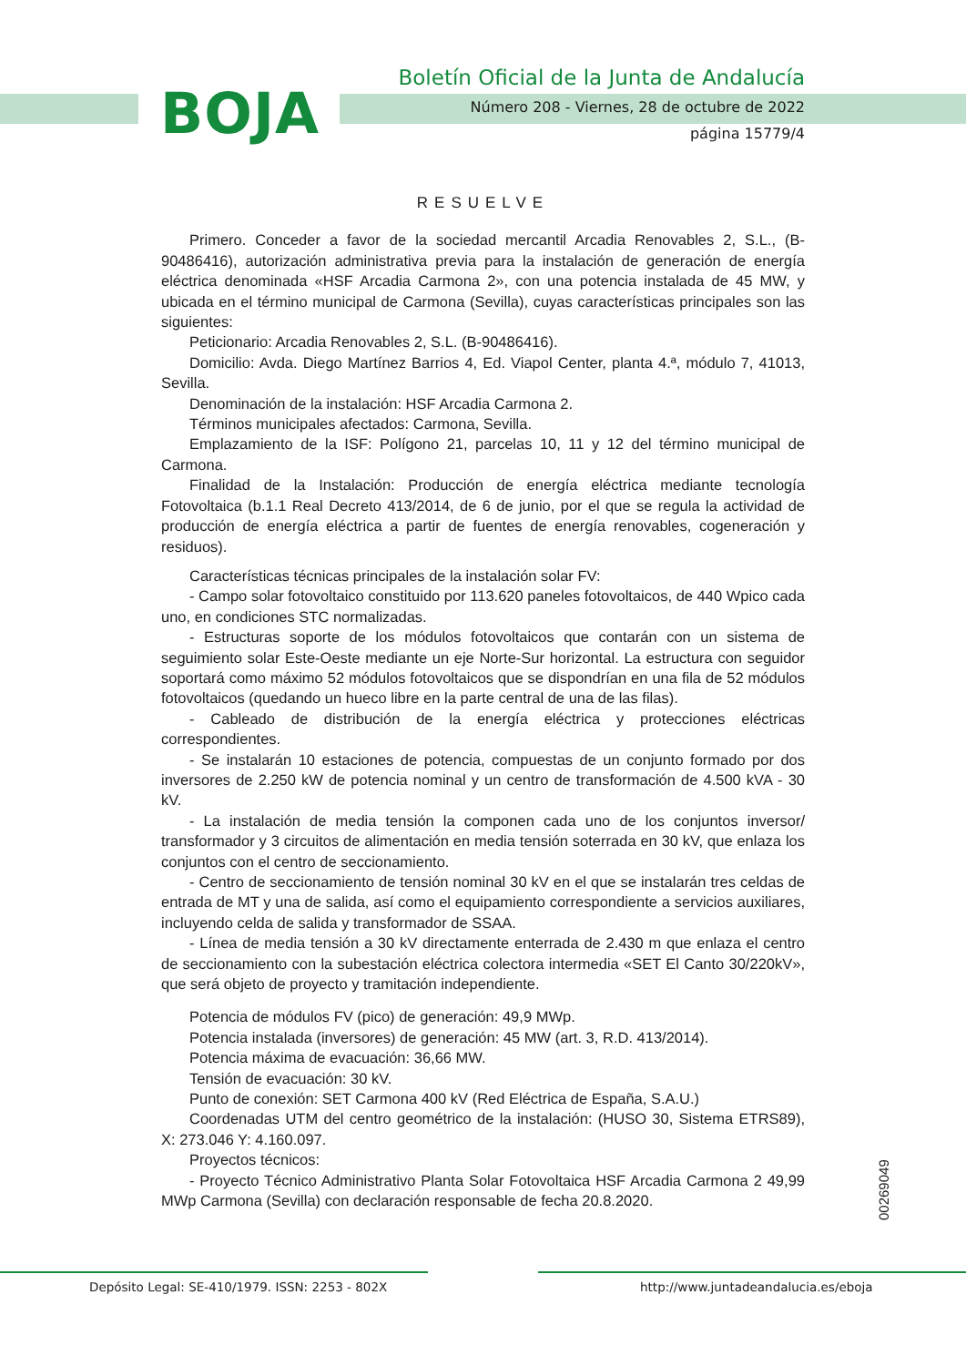BOJA
Boletín Oficial de la Junta de Andalucía
Número 208 - Viernes, 28 de octubre de 2022
página 15779/4
RESUELVE
Primero. Conceder a favor de la sociedad mercantil Arcadia Renovables 2, S.L., (B-90486416), autorización administrativa previa para la instalación de generación de energía eléctrica denominada «HSF Arcadia Carmona 2», con una potencia instalada de 45 MW, y ubicada en el término municipal de Carmona (Sevilla), cuyas características principales son las siguientes:
Peticionario: Arcadia Renovables 2, S.L. (B-90486416).
Domicilio: Avda. Diego Martínez Barrios 4, Ed. Viapol Center, planta 4.ª, módulo 7, 41013, Sevilla.
Denominación de la instalación: HSF Arcadia Carmona 2.
Términos municipales afectados: Carmona, Sevilla.
Emplazamiento de la ISF: Polígono 21, parcelas 10, 11 y 12 del término municipal de Carmona.
Finalidad de la Instalación: Producción de energía eléctrica mediante tecnología Fotovoltaica (b.1.1 Real Decreto 413/2014, de 6 de junio, por el que se regula la actividad de producción de energía eléctrica a partir de fuentes de energía renovables, cogeneración y residuos).
Características técnicas principales de la instalación solar FV:
- Campo solar fotovoltaico constituido por 113.620 paneles fotovoltaicos, de 440 Wpico cada uno, en condiciones STC normalizadas.
- Estructuras soporte de los módulos fotovoltaicos que contarán con un sistema de seguimiento solar Este-Oeste mediante un eje Norte-Sur horizontal. La estructura con seguidor soportará como máximo 52 módulos fotovoltaicos que se dispondrían en una fila de 52 módulos fotovoltaicos (quedando un hueco libre en la parte central de una de las filas).
- Cableado de distribución de la energía eléctrica y protecciones eléctricas correspondientes.
- Se instalarán 10 estaciones de potencia, compuestas de un conjunto formado por dos inversores de 2.250 kW de potencia nominal y un centro de transformación de 4.500 kVA - 30 kV.
- La instalación de media tensión la componen cada uno de los conjuntos inversor/ transformador y 3 circuitos de alimentación en media tensión soterrada en 30 kV, que enlaza los conjuntos con el centro de seccionamiento.
- Centro de seccionamiento de tensión nominal 30 kV en el que se instalarán tres celdas de entrada de MT y una de salida, así como el equipamiento correspondiente a servicios auxiliares, incluyendo celda de salida y transformador de SSAA.
- Línea de media tensión a 30 kV directamente enterrada de 2.430 m que enlaza el centro de seccionamiento con la subestación eléctrica colectora intermedia «SET El Canto 30/220kV», que será objeto de proyecto y tramitación independiente.
Potencia de módulos FV (pico) de generación: 49,9 MWp.
Potencia instalada (inversores) de generación: 45 MW (art. 3, R.D. 413/2014).
Potencia máxima de evacuación: 36,66 MW.
Tensión de evacuación: 30 kV.
Punto de conexión: SET Carmona 400 kV (Red Eléctrica de España, S.A.U.)
Coordenadas UTM del centro geométrico de la instalación: (HUSO 30, Sistema ETRS89), X: 273.046 Y: 4.160.097.
Proyectos técnicos:
- Proyecto Técnico Administrativo Planta Solar Fotovoltaica HSF Arcadia Carmona 2 49,99 MWp Carmona (Sevilla) con declaración responsable de fecha 20.8.2020.
00269049
Depósito Legal: SE-410/1979. ISSN: 2253 - 802X
http://www.juntadeandalucia.es/eboja